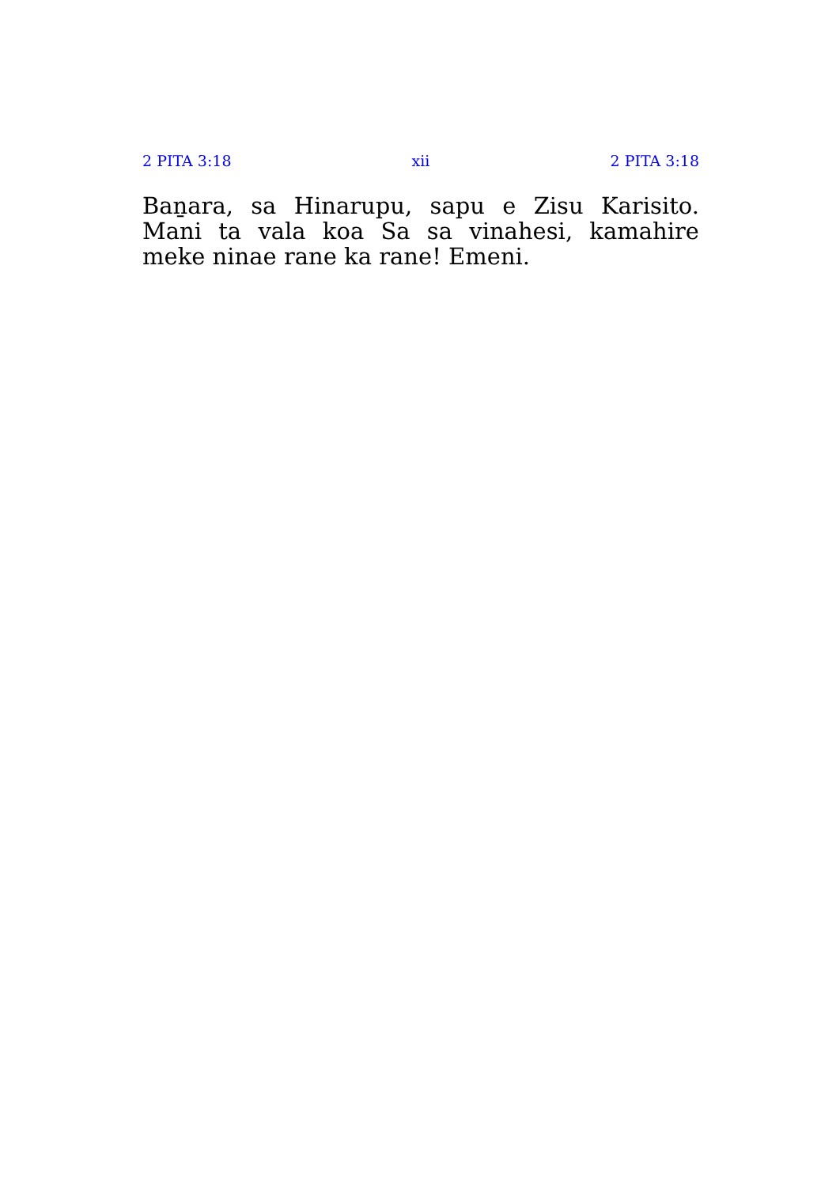2 PITA 3:18 xii 2 PITA 3:18
Baṉara, sa Hinarupu, sapu e Zisu Karisito. Mani ta vala koa Sa sa vinahesi, kamahire meke ninae rane ka rane! Emeni.